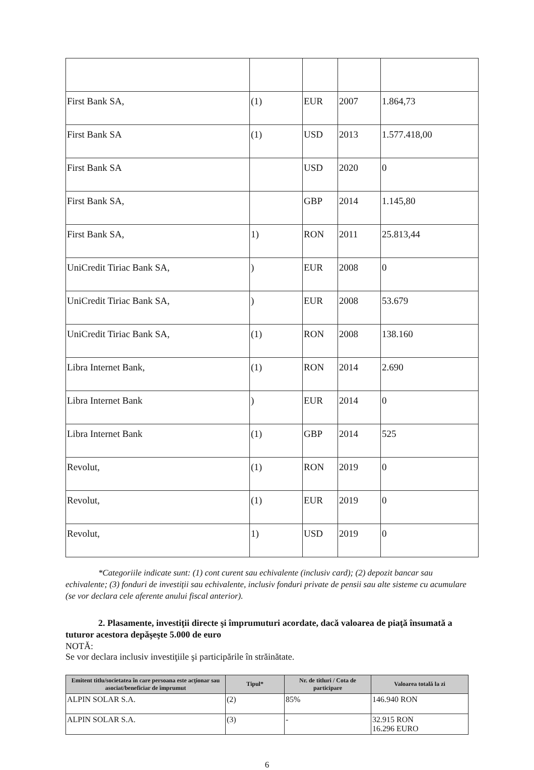| First Bank SA, | (1) | EUR | 2007 | 1.864,73 |
| First Bank SA | (1) | USD | 2013 | 1.577.418,00 |
| First Bank SA | | USD | 2020 | 0 |
| First Bank SA, | | GBP | 2014 | 1.145,80 |
| First Bank SA, | 1) | RON | 2011 | 25.813,44 |
| UniCredit Tiriac Bank SA, | ) | EUR | 2008 | 0 |
| UniCredit Tiriac Bank SA, | ) | EUR | 2008 | 53.679 |
| UniCredit Tiriac Bank SA, | (1) | RON | 2008 | 138.160 |
| Libra Internet Bank, | (1) | RON | 2014 | 2.690 |
| Libra Internet Bank | ) | EUR | 2014 | 0 |
| Libra Internet Bank | (1) | GBP | 2014 | 525 |
| Revolut, | (1) | RON | 2019 | 0 |
| Revolut, | (1) | EUR | 2019 | 0 |
| Revolut, | 1) | USD | 2019 | 0 |
*Categoriile indicate sunt: (1) cont curent sau echivalente (inclusiv card); (2) depozit bancar sau echivalente; (3) fonduri de investiţii sau echivalente, inclusiv fonduri private de pensii sau alte sisteme cu acumulare (se vor declara cele aferente anului fiscal anterior).
2. Plasamente, investiţii directe şi împrumuturi acordate, dacă valoarea de piaţă însumată a tuturor acestora depăşeşte 5.000 de euro
NOTĂ:
Se vor declara inclusiv investiţiile şi participările în străinătate.
| Emitent titlu/societatea în care persoana este acţionar sau asociat/beneficiar de împrumut | Tipul* | Nr. de titluri / Cota de participare | Valoarea totală la zi |
| --- | --- | --- | --- |
| ALPIN SOLAR S.A. | (2) | 85% | 146.940 RON |
| ALPIN SOLAR S.A. | (3) | - | 32.915 RON 16.296 EURO |
6